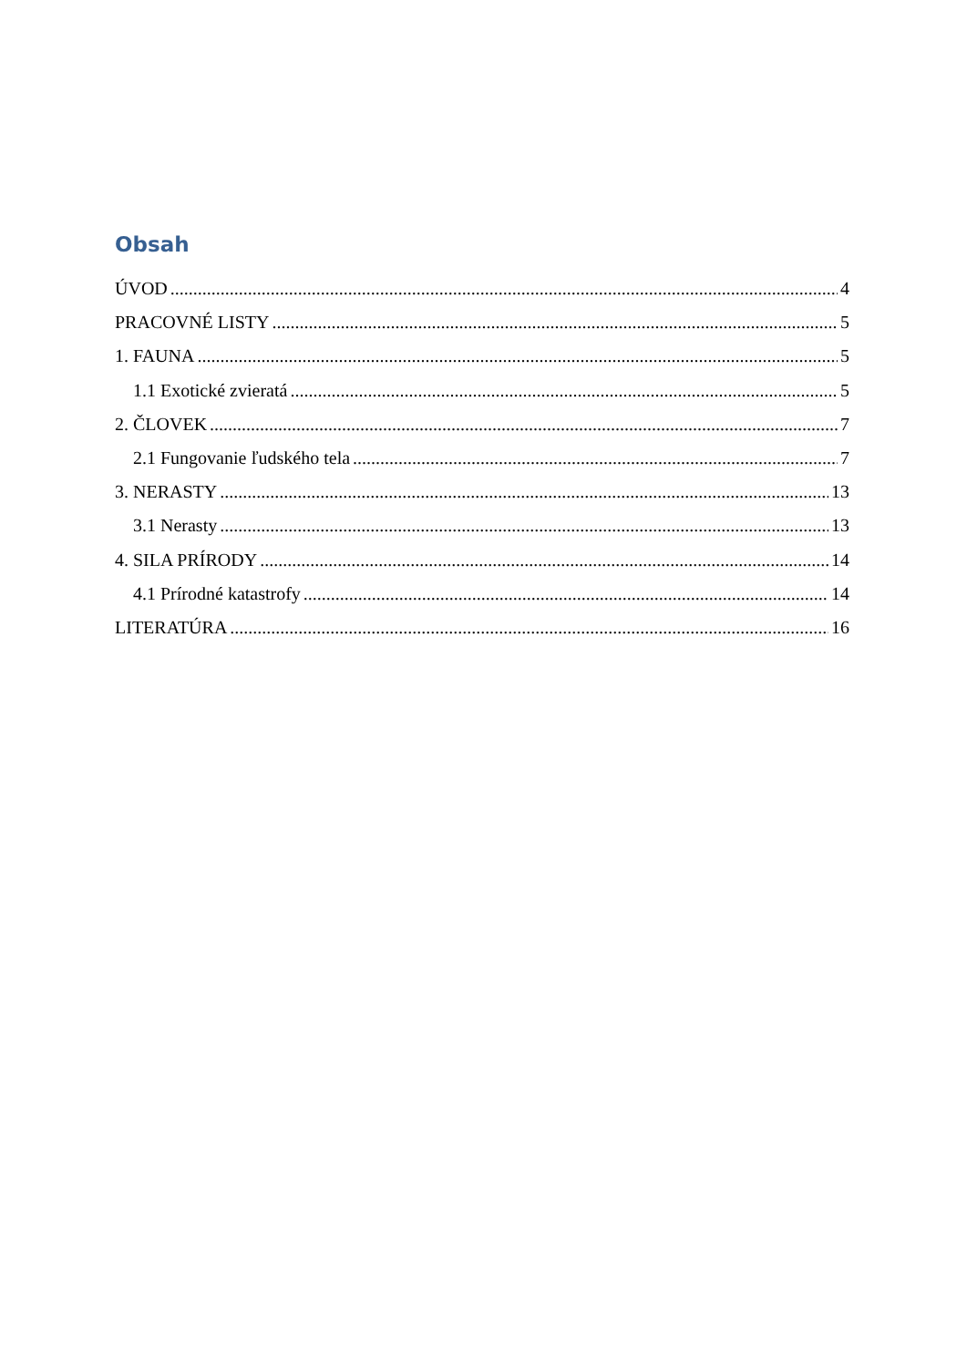Obsah
ÚVOD 4
PRACOVNÉ LISTY 5
1. FAUNA 5
1.1 Exotické zvieratá 5
2. ČLOVEK 7
2.1 Fungovanie ľudského tela 7
3. NERASTY 13
3.1 Nerasty 13
4. SILA PRÍRODY 14
4.1 Prírodné katastrofy 14
LITERATÚRA 16